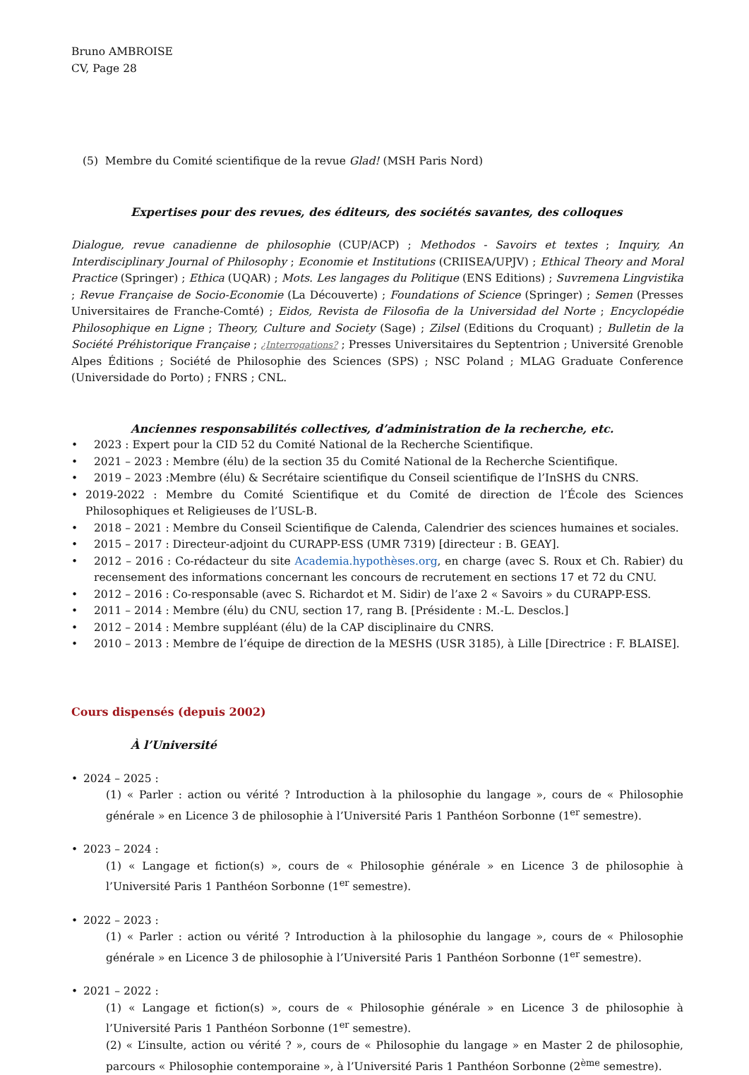Bruno AMBROISE
CV, Page 28
(5) Membre du Comité scientifique de la revue Glad! (MSH Paris Nord)
Expertises pour des revues, des éditeurs, des sociétés savantes, des colloques
Dialogue, revue canadienne de philosophie (CUP/ACP) ; Methodos - Savoirs et textes ; Inquiry, An Interdisciplinary Journal of Philosophy ; Economie et Institutions (CRIISEA/UPJV) ; Ethical Theory and Moral Practice (Springer) ; Ethica (UQAR) ; Mots. Les langages du Politique (ENS Editions) ; Suvremena Lingvistika ; Revue Française de Socio-Economie (La Découverte) ; Foundations of Science (Springer) ; Semen (Presses Universitaires de Franche-Comté) ; Eidos, Revista de Filosofia de la Universidad del Norte ; Encyclopédie Philosophique en Ligne ; Theory, Culture and Society (Sage) ; Zilsel (Editions du Croquant) ; Bulletin de la Société Préhistorique Française ; ¿Interrogations? ; Presses Universitaires du Septentrion ; Université Grenoble Alpes Éditions ; Société de Philosophie des Sciences (SPS) ; NSC Poland ; MLAG Graduate Conference (Universidade do Porto) ; FNRS ; CNL.
Anciennes responsabilités collectives, d’administration de la recherche, etc.
• 2023 : Expert pour la CID 52 du Comité National de la Recherche Scientifique.
• 2021 – 2023 : Membre (élu) de la section 35 du Comité National de la Recherche Scientifique.
• 2019 – 2023 :Membre (élu) & Secrétaire scientifique du Conseil scientifique de l’InSHS du CNRS.
• 2019-2022 : Membre du Comité Scientifique et du Comité de direction de l’École des Sciences Philosophiques et Religieuses de l’USL-B.
• 2018 – 2021 : Membre du Conseil Scientifique de Calenda, Calendrier des sciences humaines et sociales.
• 2015 – 2017 : Directeur-adjoint du CURAPP-ESS (UMR 7319) [directeur : B. GEAY].
• 2012 – 2016 : Co-rédacteur du site Academia.hypothèses.org, en charge (avec S. Roux et Ch. Rabier) du recensement des informations concernant les concours de recrutement en sections 17 et 72 du CNU.
• 2012 – 2016 : Co-responsable (avec S. Richardot et M. Sidir) de l’axe 2 « Savoirs » du CURAPP-ESS.
• 2011 – 2014 : Membre (élu) du CNU, section 17, rang B. [Présidente : M.-L. Desclos.]
• 2012 – 2014 : Membre suppléant (élu) de la CAP disciplinaire du CNRS.
• 2010 – 2013 : Membre de l’équipe de direction de la MESHS (USR 3185), à Lille [Directrice : F. BLAISE].
Cours dispensés (depuis 2002)
À l’Université
• 2024 – 2025 :
(1) « Parler : action ou vérité ? Introduction à la philosophie du langage », cours de « Philosophie générale » en Licence 3 de philosophie à l’Université Paris 1 Panthéon Sorbonne (1<sup>er</sup> semestre).
• 2023 – 2024 :
(1) « Langage et fiction(s) », cours de « Philosophie générale » en Licence 3 de philosophie à l’Université Paris 1 Panthéon Sorbonne (1<sup>er</sup> semestre).
• 2022 – 2023 :
(1) « Parler : action ou vérité ? Introduction à la philosophie du langage », cours de « Philosophie générale » en Licence 3 de philosophie à l’Université Paris 1 Panthéon Sorbonne (1<sup>er</sup> semestre).
• 2021 – 2022 :
(1) « Langage et fiction(s) », cours de « Philosophie générale » en Licence 3 de philosophie à l’Université Paris 1 Panthéon Sorbonne (1<sup>er</sup> semestre).
(2) « L’insulte, action ou vérité ? », cours de « Philosophie du langage » en Master 2 de philosophie, parcours « Philosophie contemporaine », à l’Université Paris 1 Panthéon Sorbonne (2<sup>ème</sup> semestre).